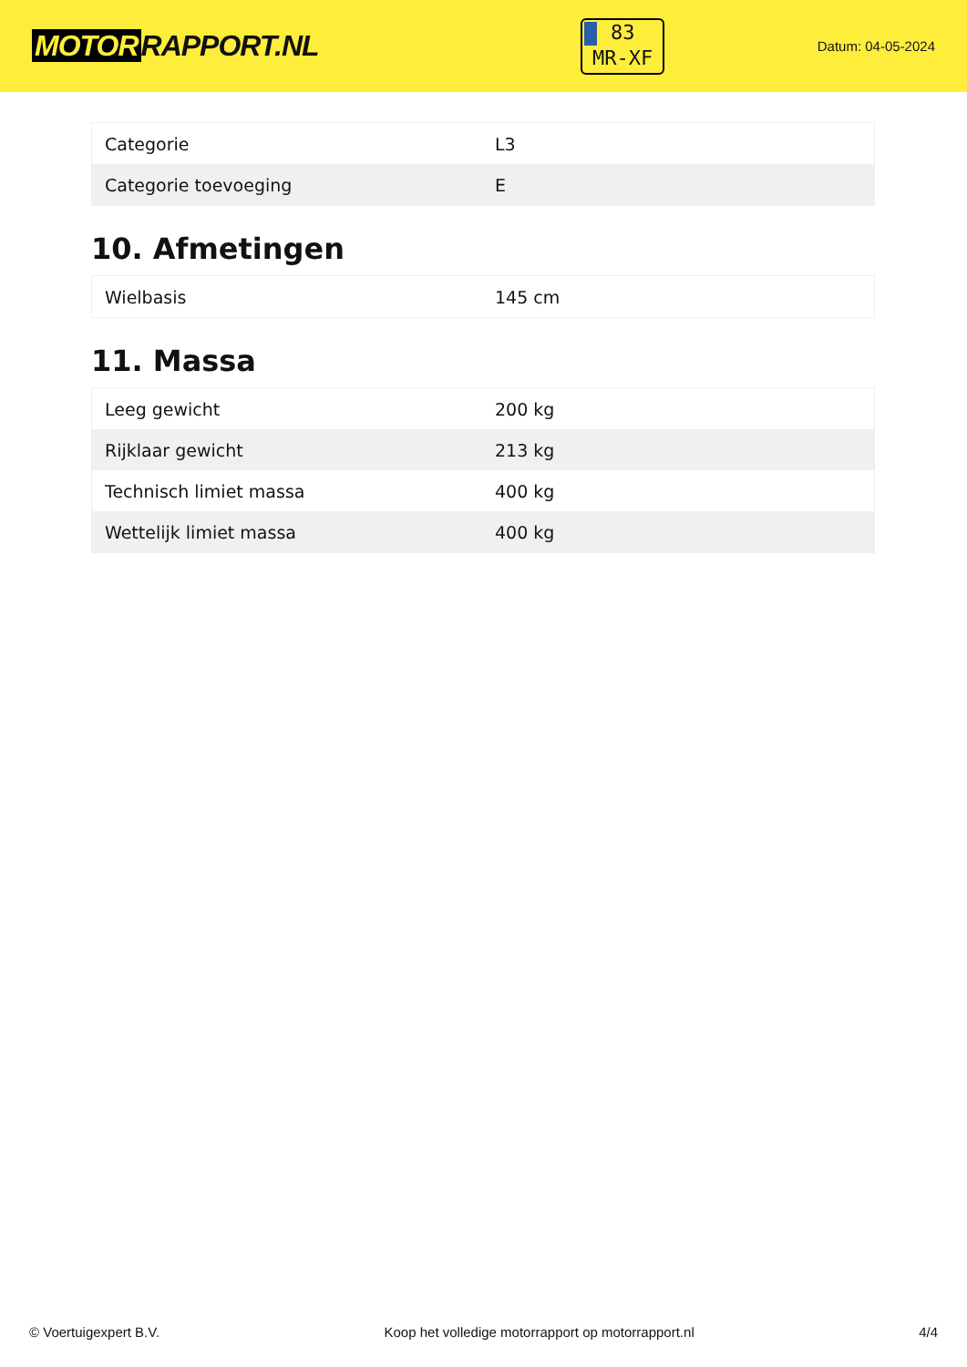MOTOR RAPPORT.NL
83
MR-XF
Datum: 04-05-2024
| Categorie | L3 |
| Categorie toevoeging | E |
10. Afmetingen
| Wielbasis | 145 cm |
11. Massa
| Leeg gewicht | 200 kg |
| Rijklaar gewicht | 213 kg |
| Technisch limiet massa | 400 kg |
| Wettelijk limiet massa | 400 kg |
© Voertuigexpert B.V. Koop het volledige motorrapport op motorrapport.nl 4/4